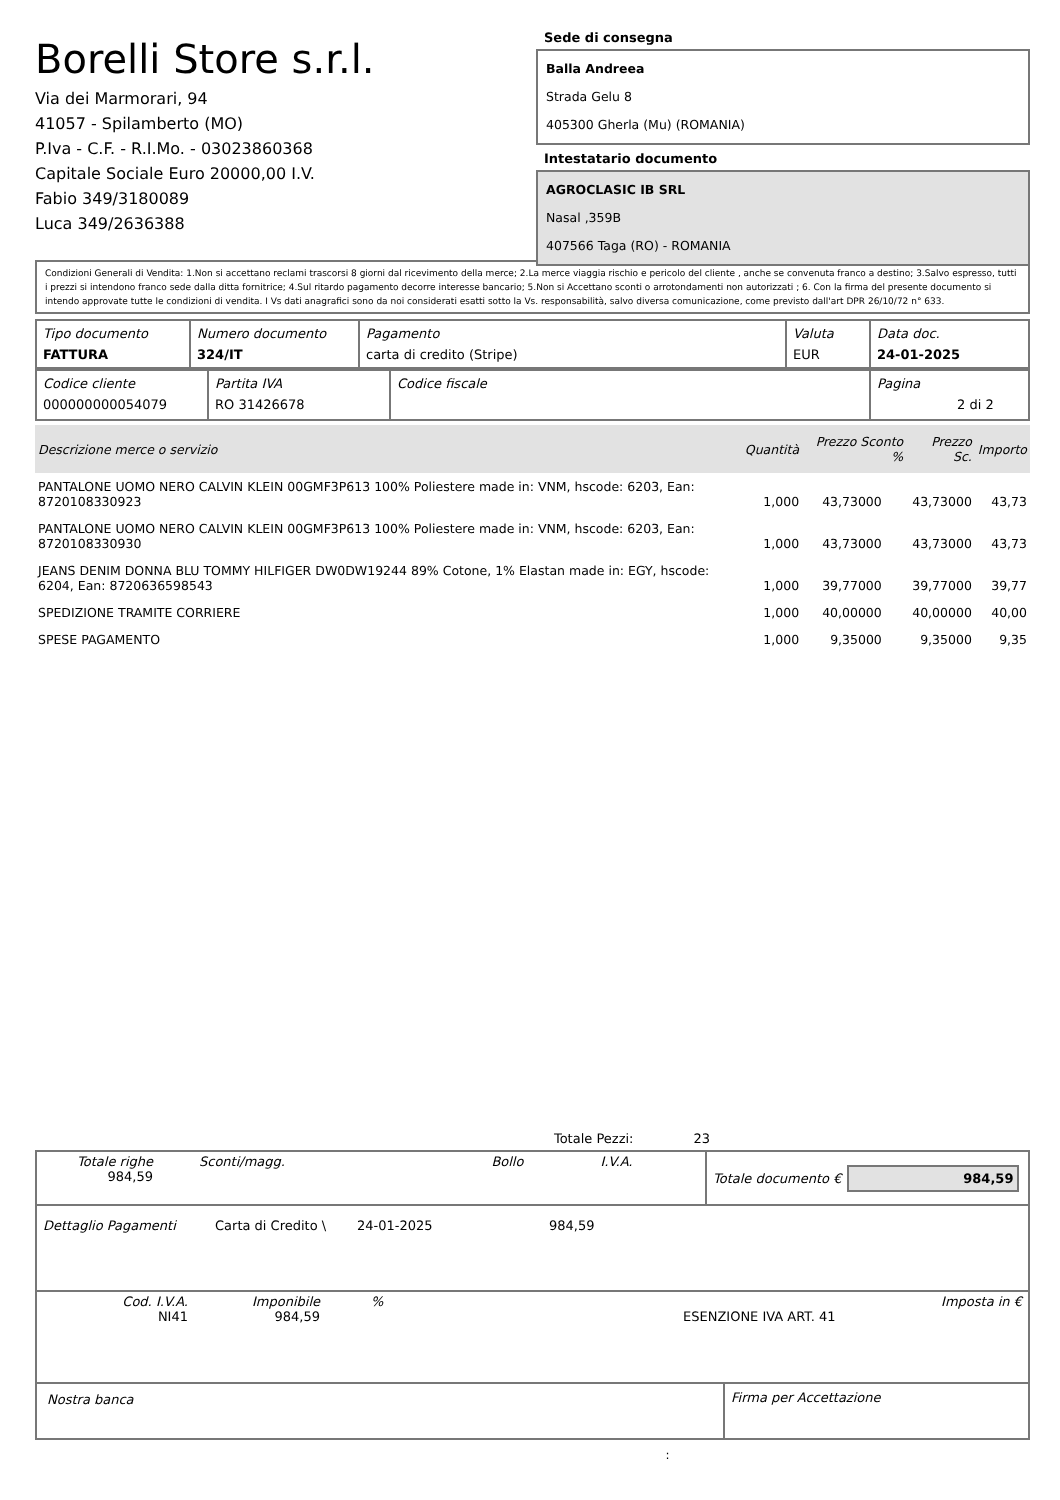Borelli Store s.r.l.
Via dei Marmorari, 94
41057 - Spilamberto (MO)
P.Iva - C.F. - R.I.Mo. - 03023860368
Capitale Sociale Euro 20000,00 I.V.
Fabio 349/3180089
Luca 349/2636388
Sede di consegna
Balla Andreea
Strada Gelu 8
405300 Gherla (Mu) (ROMANIA)
Intestatario documento
AGROCLASIC IB SRL
Nasal ,359B
407566 Taga (RO) - ROMANIA
Condizioni Generali di Vendita: 1.Non si accettano reclami trascorsi 8 giorni dal ricevimento della merce; 2.La merce viaggia rischio e pericolo del cliente , anche se convenuta franco a destino; 3.Salvo espresso, tutti i prezzi si intendono franco sede dalla ditta fornitrice; 4.Sul ritardo pagamento decorre interesse bancario; 5.Non si Accettano sconti o arrotondamenti non autorizzati ; 6. Con la firma del presente documento si intendo approvate tutte le condizioni di vendita. I Vs dati anagrafici sono da noi considerati esatti sotto la Vs. responsabilità, salvo diversa comunicazione, come previsto dall'art DPR 26/10/72 n° 633.
| Tipo documento FATTURA | Numero documento 324/IT | Pagamento carta di credito (Stripe) | Valuta EUR | Data doc. 24-01-2025 |
| Codice cliente 000000000054079 | Partita IVA RO 31426678 | Codice fiscale | Pagina 2 di 2 |
| Descrizione merce o servizio | Quantità | Prezzo Sconto % | Prezzo Sc. | Importo |
| --- | --- | --- | --- | --- |
| PANTALONE UOMO NERO CALVIN KLEIN 00GMF3P613 100% Poliestere made in: VNM, hscode: 6203, Ean: 8720108330923 | 1,000 | 43,73000 | 43,73000 | 43,73 |
| PANTALONE UOMO NERO CALVIN KLEIN 00GMF3P613 100% Poliestere made in: VNM, hscode: 6203, Ean: 8720108330930 | 1,000 | 43,73000 | 43,73000 | 43,73 |
| JEANS DENIM DONNA BLU TOMMY HILFIGER DW0DW19244 89% Cotone, 1% Elastan made in: EGY, hscode: 6204, Ean: 8720636598543 | 1,000 | 39,77000 | 39,77000 | 39,77 |
| SPEDIZIONE TRAMITE CORRIERE | 1,000 | 40,00000 | 40,00000 | 40,00 |
| SPESE PAGAMENTO | 1,000 | 9,35000 | 9,35000 | 9,35 |
Totale Pezzi: 23
| Totale righe 984,59 | Sconti/magg. | Bollo | I.V.A. |
Totale documento € 984,59
| Dettaglio Pagamenti | Carta di Credito \ | 24-01-2025 | 984,59 |
| Cod. I.V.A. NI41 | Imponibile 984,59 | % | ESENZIONE IVA ART. 41 | Imposta in € |
Nostra banca Firma per Accettazione
: